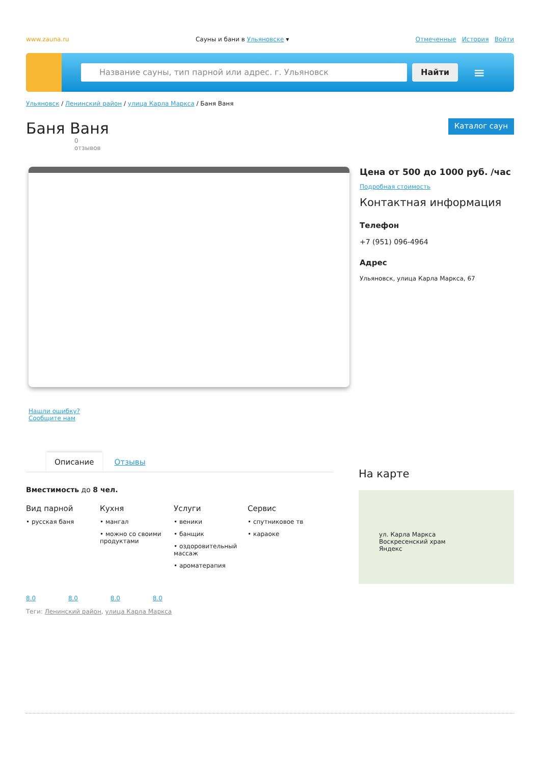www.zauna.ru Сауны и бани в Ульяновске ▾ Отмеченные История Войти
Название сауны, тип парной или адрес. г. Ульяновск Найти
≡
Ульяновск / Ленинский район / улица Карла Маркса / Баня Ваня
Баня Ваня
Каталог саун
0
отзывов
Нашли ошибку? Сообщите нам
Цена от 500 до 1000 руб. /час
Подробная стоимость
Контактная информация
Телефон
+7 (951) 096-4964
Адрес
Ульяновск, улица Карла Маркса, 67
Описание Отзывы
Вместимость до 8 чел.
Вид парной
• русская баня
Кухня
• мангал
• можно со своими продуктами
Услуги
• веники
• банщик
• оздоровительный массаж
• ароматерапия
Сервис
• спутниковое тв
• караоке
8.0 8.0 8.0 8.0
Теги: Ленинский район, улица Карла Маркса
На карте
ул. Карла Маркса
Воскресенский храм
Яндекс